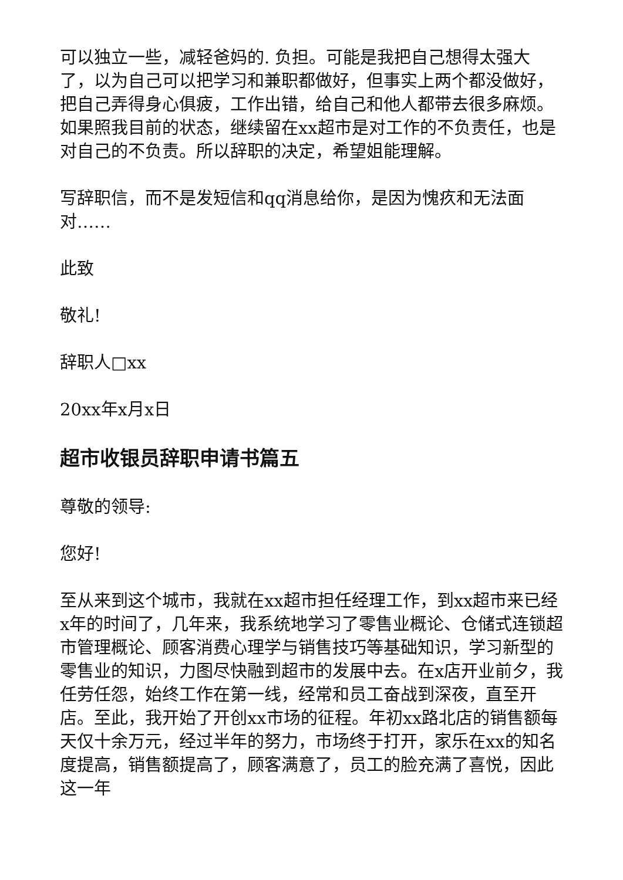可以独立一些，减轻爸妈的. 负担。可能是我把自己想得太强大了，以为自己可以把学习和兼职都做好，但事实上两个都没做好，把自己弄得身心俱疲，工作出错，给自己和他人都带去很多麻烦。如果照我目前的状态，继续留在xx超市是对工作的不负责任，也是对自己的不负责。所以辞职的决定，希望姐能理解。
写辞职信，而不是发短信和qq消息给你，是因为愧疚和无法面对……
此致
敬礼!
辞职人□xx
20xx年x月x日
超市收银员辞职申请书篇五
尊敬的领导:
您好!
至从来到这个城市，我就在xx超市担任经理工作，到xx超市来已经x年的时间了，几年来，我系统地学习了零售业概论、仓储式连锁超市管理概论、顾客消费心理学与销售技巧等基础知识，学习新型的零售业的知识，力图尽快融到超市的发展中去。在x店开业前夕，我任劳任怨，始终工作在第一线，经常和员工奋战到深夜，直至开店。至此，我开始了开创xx市场的征程。年初xx路北店的销售额每天仅十余万元，经过半年的努力，市场终于打开，家乐在xx的知名度提高，销售额提高了，顾客满意了，员工的脸充满了喜悦，因此这一年